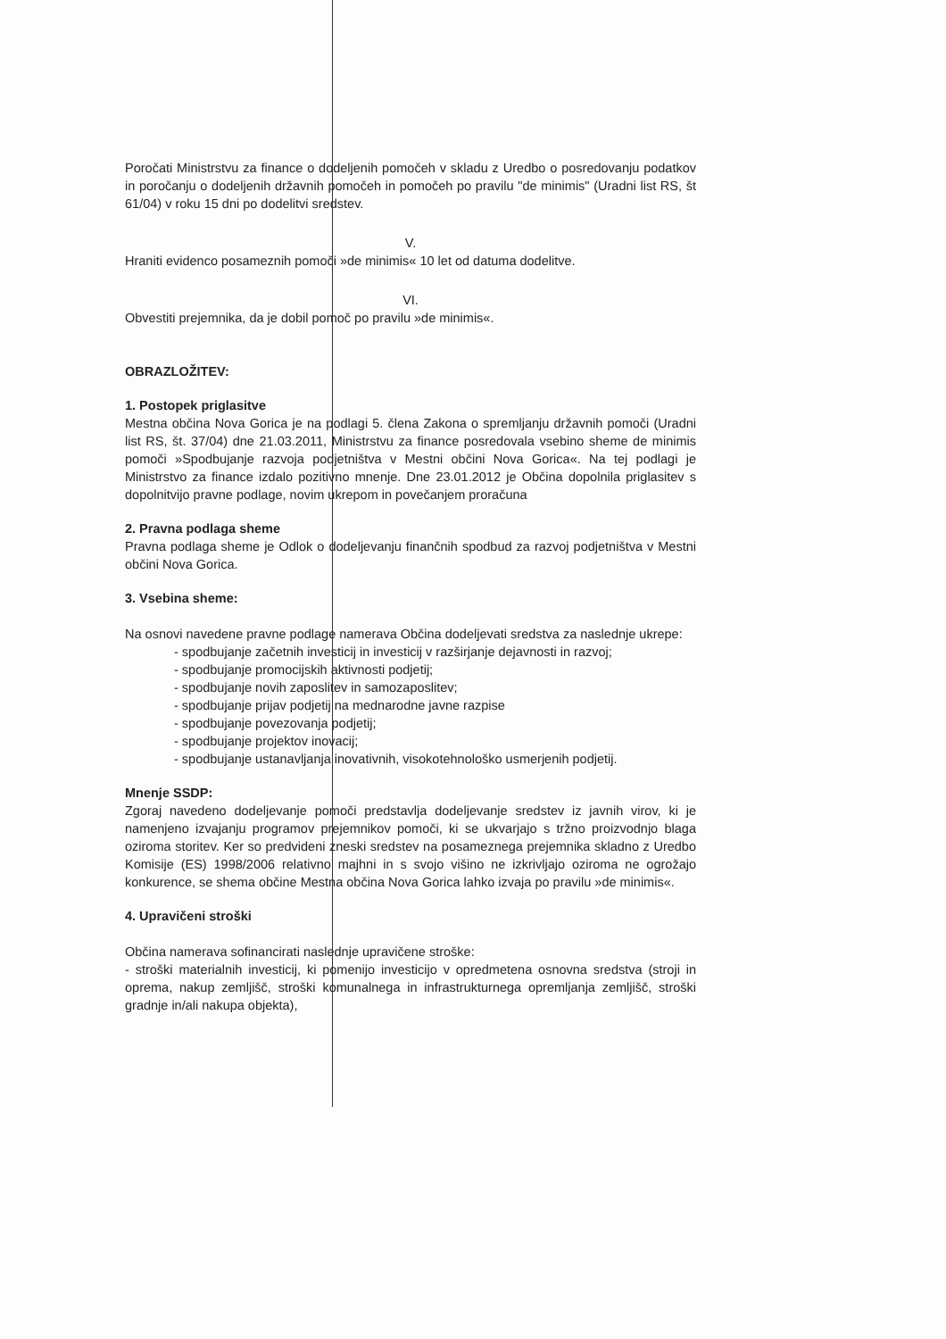Poročati Ministrstvu za finance o dodeljenih pomočeh v skladu z Uredbo o posredovanju podatkov in poročanju o dodeljenih državnih pomočeh in pomočeh po pravilu "de minimis" (Uradni list RS, št 61/04) v roku 15 dni po dodelitvi sredstev.
V.
Hraniti evidenco posameznih pomoči »de minimis« 10 let od datuma dodelitve.
VI.
Obvestiti prejemnika, da je dobil pomoč po pravilu »de minimis«.
OBRAZLOŽITEV:
1. Postopek priglasitve
Mestna občina Nova Gorica je na podlagi 5. člena Zakona o spremljanju državnih pomoči (Uradni list RS, št. 37/04) dne 21.03.2011, Ministrstvu za finance posredovala vsebino sheme de minimis pomoči »Spodbujanje razvoja podjetništva v Mestni občini Nova Gorica«. Na tej podlagi je Ministrstvo za finance izdalo pozitivno mnenje. Dne 23.01.2012 je Občina dopolnila priglasitev s dopolnitvijo pravne podlage, novim ukrepom in povečanjem proračuna
2. Pravna podlaga sheme
Pravna podlaga sheme je Odlok o dodeljevanju finančnih spodbud za razvoj podjetništva v Mestni občini Nova Gorica.
3. Vsebina sheme:
Na osnovi navedene pravne podlage namerava Občina dodeljevati sredstva za naslednje ukrepe:
- spodbujanje začetnih investicij in investicij v razširjanje dejavnosti in razvoj;
- spodbujanje promocijskih aktivnosti podjetij;
- spodbujanje novih zaposlitev in samozaposlitev;
- spodbujanje prijav podjetij na mednarodne javne razpise
- spodbujanje povezovanja podjetij;
- spodbujanje projektov inovacij;
- spodbujanje ustanavljanja inovativnih, visokotehnološko usmerjenih podjetij.
Mnenje SSDP:
Zgoraj navedeno dodeljevanje pomoči predstavlja dodeljevanje sredstev iz javnih virov, ki je namenjeno izvajanju programov prejemnikov pomoči, ki se ukvarjajo s tržno proizvodnjo blaga oziroma storitev. Ker so predvideni zneski sredstev na posameznega prejemnika skladno z Uredbo Komisije (ES) 1998/2006 relativno majhni in s svojo višino ne izkrivljajo oziroma ne ogrožajo konkurence, se shema občine Mestna občina Nova Gorica lahko izvaja po pravilu »de minimis«.
4. Upravičeni stroški
Občina namerava sofinancirati naslednje upravičene stroške:
- stroški materialnih investicij, ki pomenijo investicijo v opredmetena osnovna sredstva (stroji in oprema, nakup zemljišč, stroški komunalnega in infrastrukturnega opremljanja zemljišč, stroški gradnje in/ali nakupa objekta),